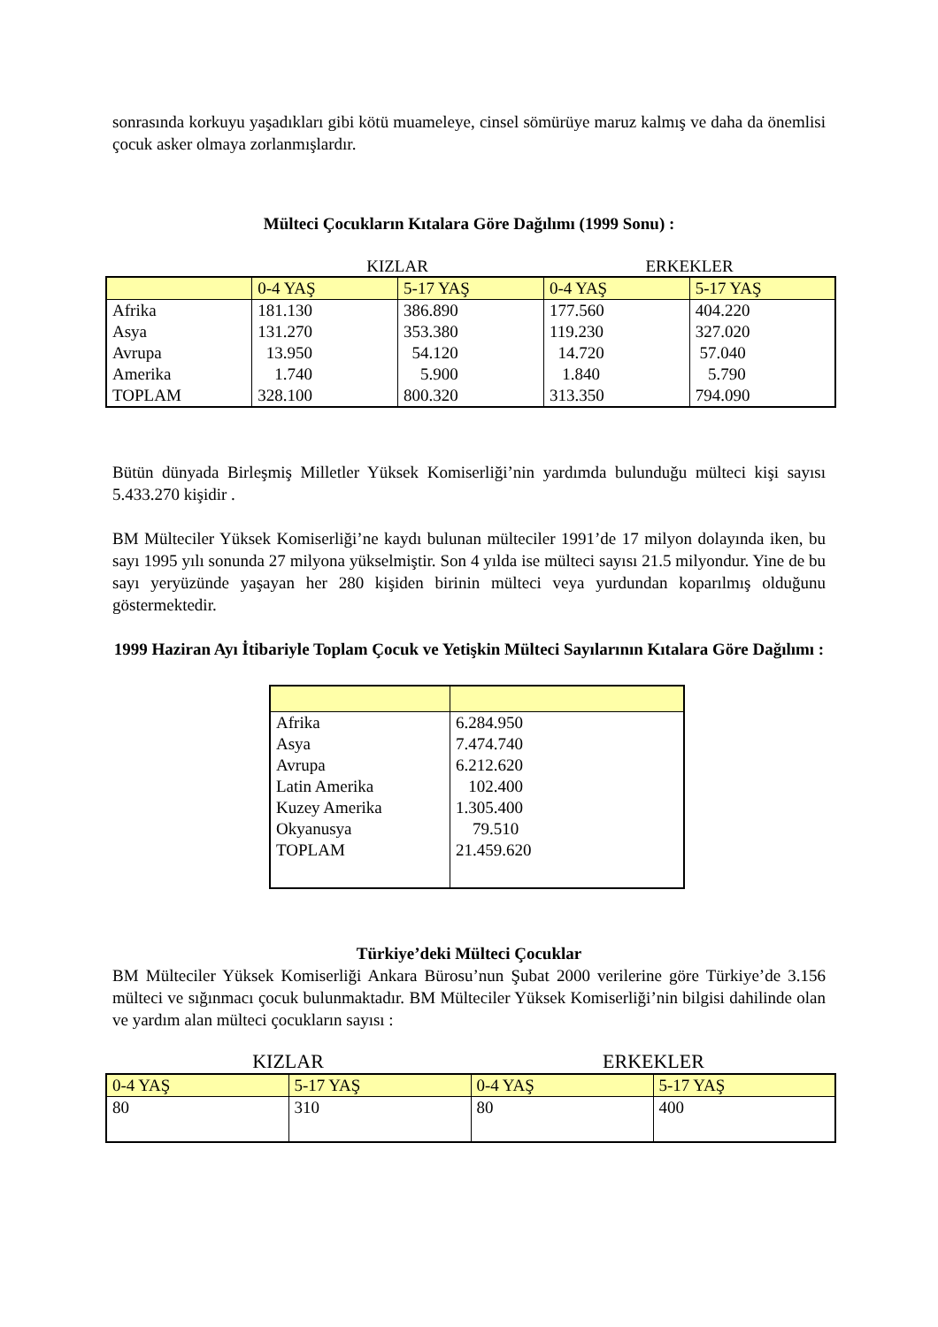sonrasında korkuyu yaşadıkları gibi kötü muameleye, cinsel sömürüye maruz kalmış ve daha da önemlisi çocuk asker olmaya zorlanmışlardır.
Mülteci Çocukların Kıtalara Göre Dağılımı (1999 Sonu) :
KIZLAR ERKEKLER
| | 0-4 YAŞ | 5-17 YAŞ | 0-4 YAŞ | 5-17 YAŞ |
| --- | --- | --- | --- | --- |
| Afrika | 181.130 | 386.890 | 177.560 | 404.220 |
| Asya | 131.270 | 353.380 | 119.230 | 327.020 |
| Avrupa | 13.950 | 54.120 | 14.720 | 57.040 |
| Amerika | 1.740 | 5.900 | 1.840 | 5.790 |
| TOPLAM | 328.100 | 800.320 | 313.350 | 794.090 |
Bütün dünyada Birleşmiş Milletler Yüksek Komiserliği’nin yardımda bulunduğu mülteci kişi sayısı 5.433.270 kişidir .
BM Mülteciler Yüksek Komiserliği’ne kaydı bulunan mülteciler 1991’de 17 milyon dolayında iken, bu sayı 1995 yılı sonunda 27 milyona yükselmiştir. Son 4 yılda ise mülteci sayısı 21.5 milyondur. Yine de bu sayı yeryüzünde yaşayan her 280 kişiden birinin mülteci veya yurdundan koparılmış olduğunu göstermektedir.
1999 Haziran Ayı İtibariyle Toplam Çocuk ve Yetişkin Mülteci Sayılarının Kıtalara Göre Dağılımı :
| Afrika Asya Avrupa Latin Amerika Kuzey Amerika Okyanusya TOPLAM | 6.284.950 7.474.740 6.212.620 102.400 1.305.400 79.510 21.459.620 |
Türkiye’deki Mülteci Çocuklar
BM Mülteciler Yüksek Komiserliği Ankara Bürosu’nun Şubat 2000 verilerine göre Türkiye’de 3.156 mülteci ve sığınmacı çocuk bulunmaktadır. BM Mülteciler Yüksek Komiserliği’nin bilgisi dahilinde olan ve yardım alan mülteci çocukların sayısı :
KIZLAR ERKEKLER
| 0-4 YAŞ | 5-17 YAŞ | 0-4 YAŞ | 5-17 YAŞ |
| --- | --- | --- | --- |
| 80 | 310 | 80 | 400 |